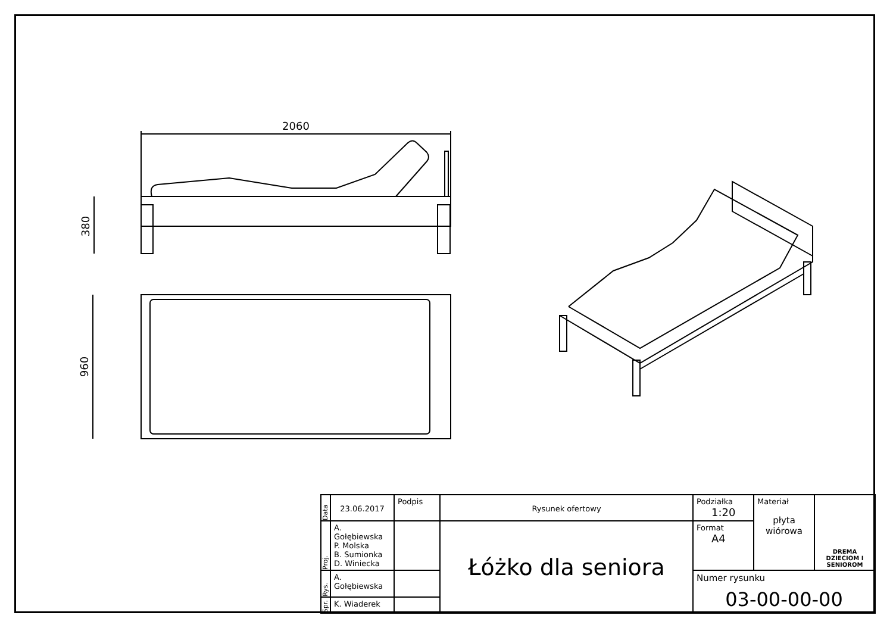2060
380
960
| Data | 23.06.2017 | Podpis | Rysunek ofertowy | Podziałka 1:20 | Materiał płyta wiórowa | DREMA DZIECIOM I SENIOROM |
| Proj. | A. Gołębiewska P. Molska B. Sumionka D. Winiecka | | Łóżko dla seniora | Format A4 | | |
| Rys. | A. Gołębiewska | | | Numer rysunku 03-00-00-00 | | |
| Spr. | K. Wiaderek | | | | | |